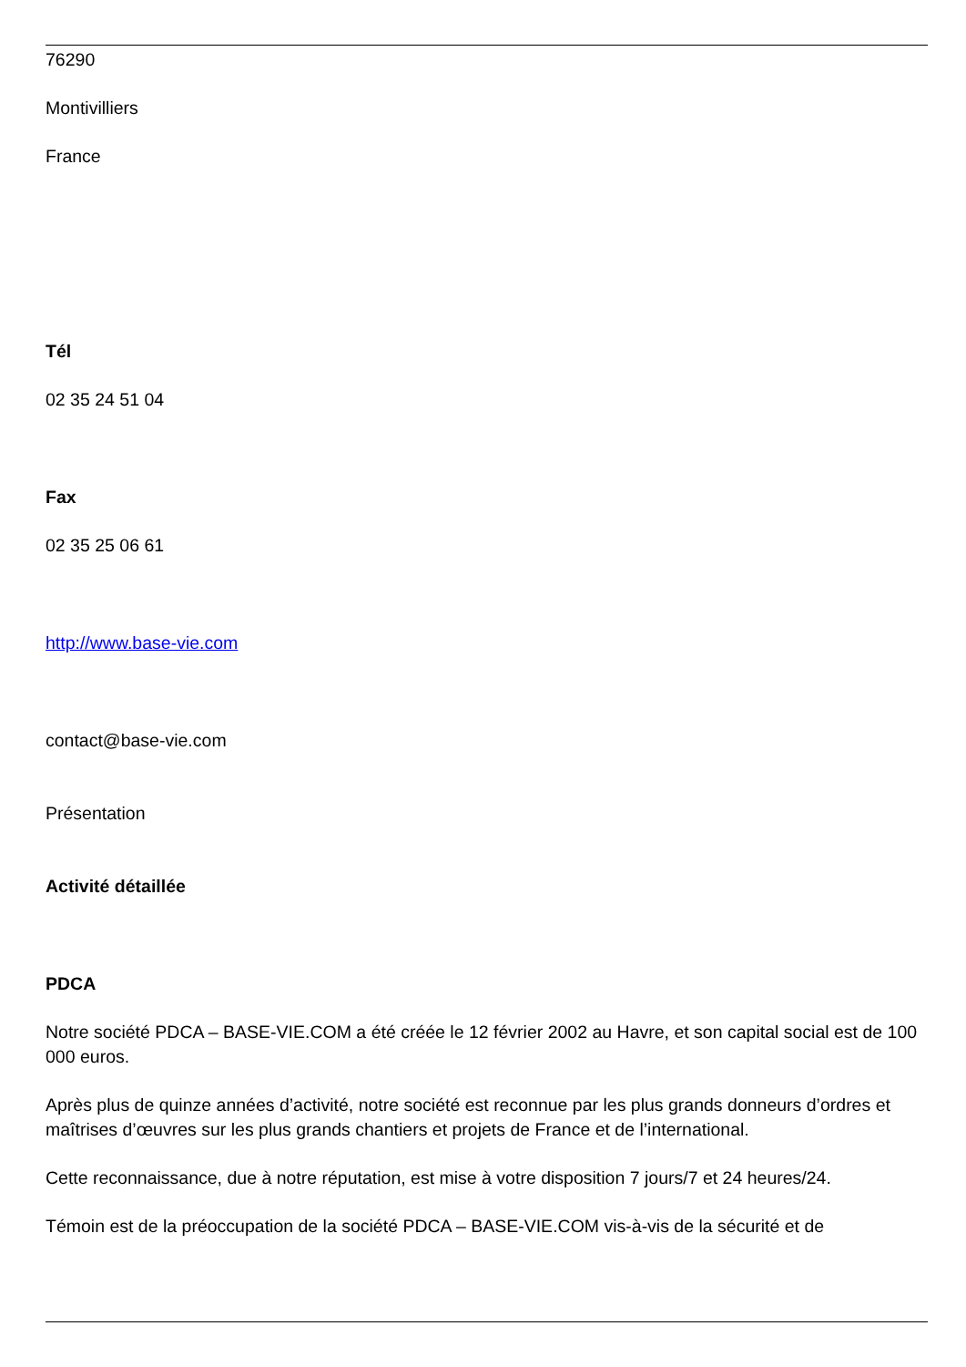76290
Montivilliers
France
Tél
02 35 24 51 04
Fax
02 35 25 06 61
http://www.base-vie.com
contact@base-vie.com
Présentation
Activité détaillée
PDCA
Notre société PDCA – BASE-VIE.COM a été créée le 12 février 2002 au Havre, et son capital social est de 100 000 euros.
Après plus de quinze années d’activité, notre société est reconnue par les plus grands donneurs d’ordres et maîtrises d’œuvres sur les plus grands chantiers et projets de France et de l’international.
Cette reconnaissance, due à notre réputation, est mise à votre disposition 7 jours/7 et 24 heures/24.
Témoin est de la préoccupation de la société PDCA – BASE-VIE.COM vis-à-vis de la sécurité et de